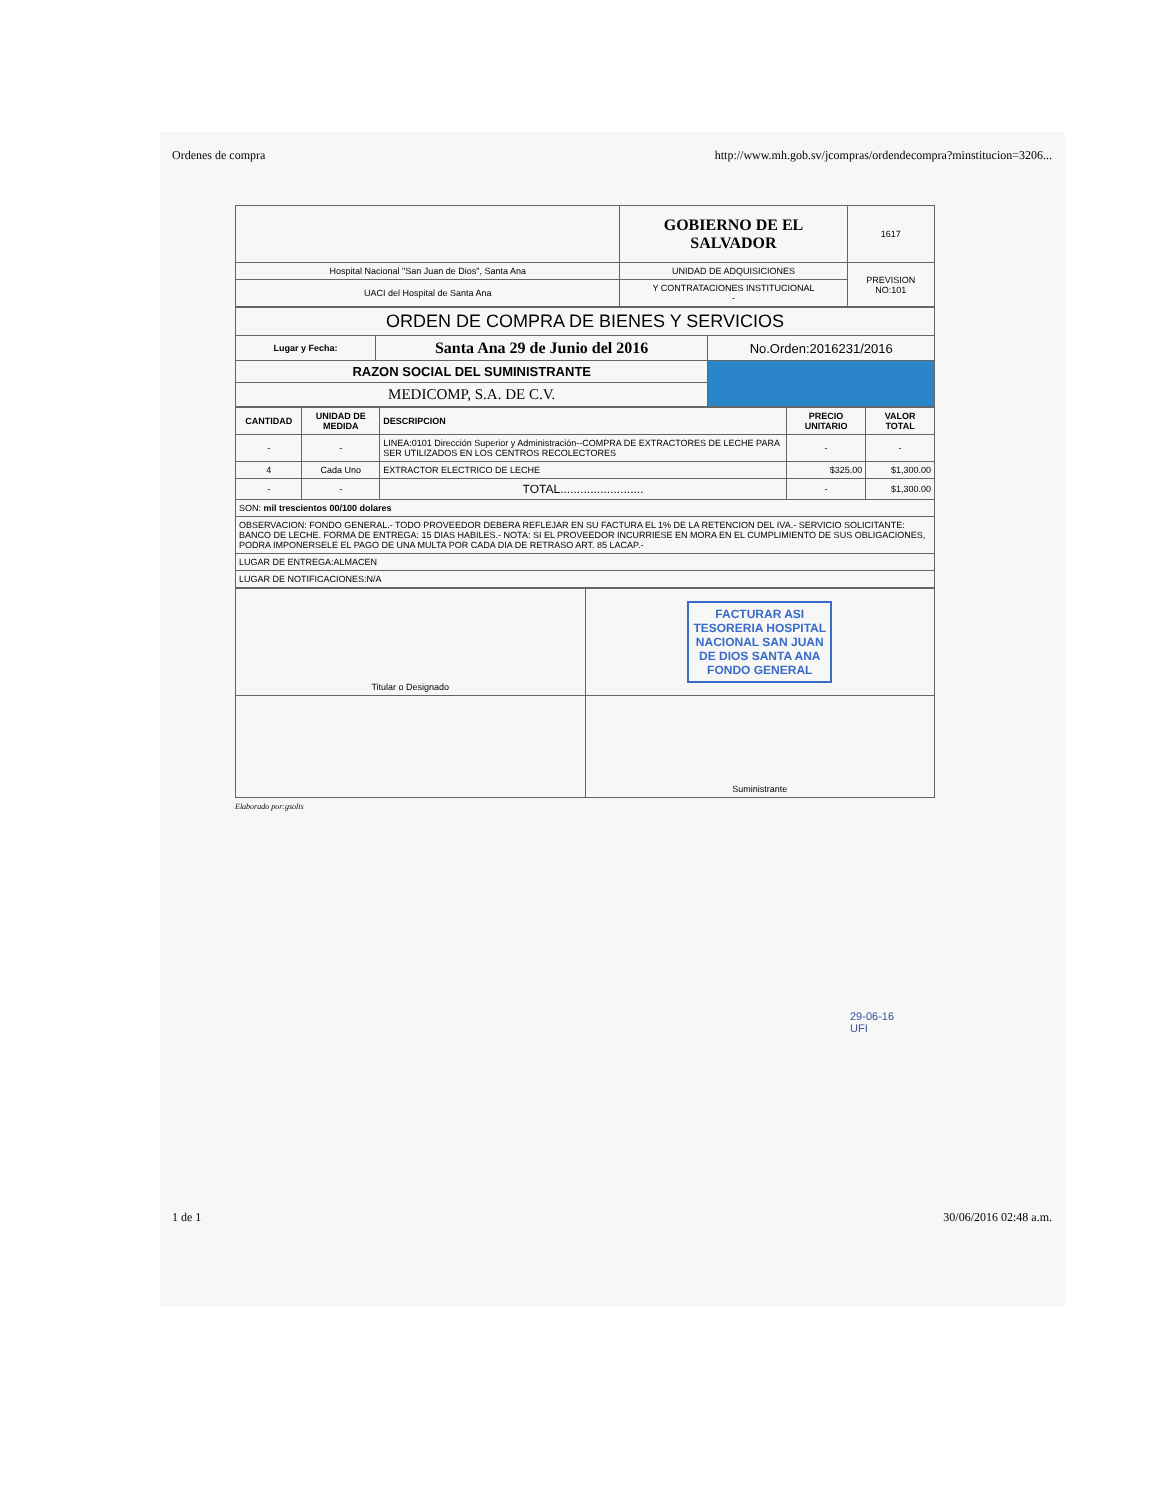Ordenes de compra http://www.mh.gob.sv/jcompras/ordendecompra?minstitucion=3206...
| | GOBIERNO DE EL SALVADOR | 1617 |
| Hospital Nacional "San Juan de Dios", Santa Ana | UNIDAD DE ADQUISICIONES | PREVISION NO:101 |
| UACI del Hospital de Santa Ana | Y CONTRATACIONES INSTITUCIONAL - | |
| ORDEN DE COMPRA DE BIENES Y SERVICIOS | | |
| Lugar y Fecha: | Santa Ana 29 de Junio del 2016 | No.Orden:2016231/2016 |
| RAZON SOCIAL DEL SUMINISTRANTE | | |
| MEDICOMP, S.A. DE C.V. | | |
| CANTIDAD | UNIDAD DE MEDIDA | DESCRIPCION | PRECIO UNITARIO | VALOR TOTAL |
| --- | --- | --- | --- | --- |
| - | - | LINEA:0101 Dirección Superior y Administración--COMPRA DE EXTRACTORES DE LECHE PARA SER UTILIZADOS EN LOS CENTROS RECOLECTORES | - | - |
| 4 | Cada Uno | EXTRACTOR ELECTRICO DE LECHE | $325.00 | $1,300.00 |
| - | - | TOTAL......................... | - | $1,300.00 |
| SON: mil trescientos 00/100 dolares | | | | |
| OBSERVACION: FONDO GENERAL.- TODO PROVEEDOR DEBERA REFLEJAR EN SU FACTURA EL 1% DE LA RETENCION DEL IVA.- SERVICIO SOLICITANTE: BANCO DE LECHE. FORMA DE ENTREGA: 15 DIAS HABILES.- NOTA: SI EL PROVEEDOR INCURRIESE EN MORA EN EL CUMPLIMIENTO DE SUS OBLIGACIONES, PODRA IMPONERSELE EL PAGO DE UNA MULTA POR CADA DIA DE RETRASO ART. 85 LACAP.- | | | | |
| LUGAR DE ENTREGA:ALMACEN | | | | |
| LUGAR DE NOTIFICACIONES:N/A | | | | |
| Titular o Designado | FACTURAR ASI TESORERIA HOSPITAL NACIONAL SAN JUAN DE DIOS SANTA ANA FONDO GENERAL |
| | Suministrante |
Elaborado por:gsolis
29-06-16
UFI
1 de 1 30/06/2016 02:48 a.m.